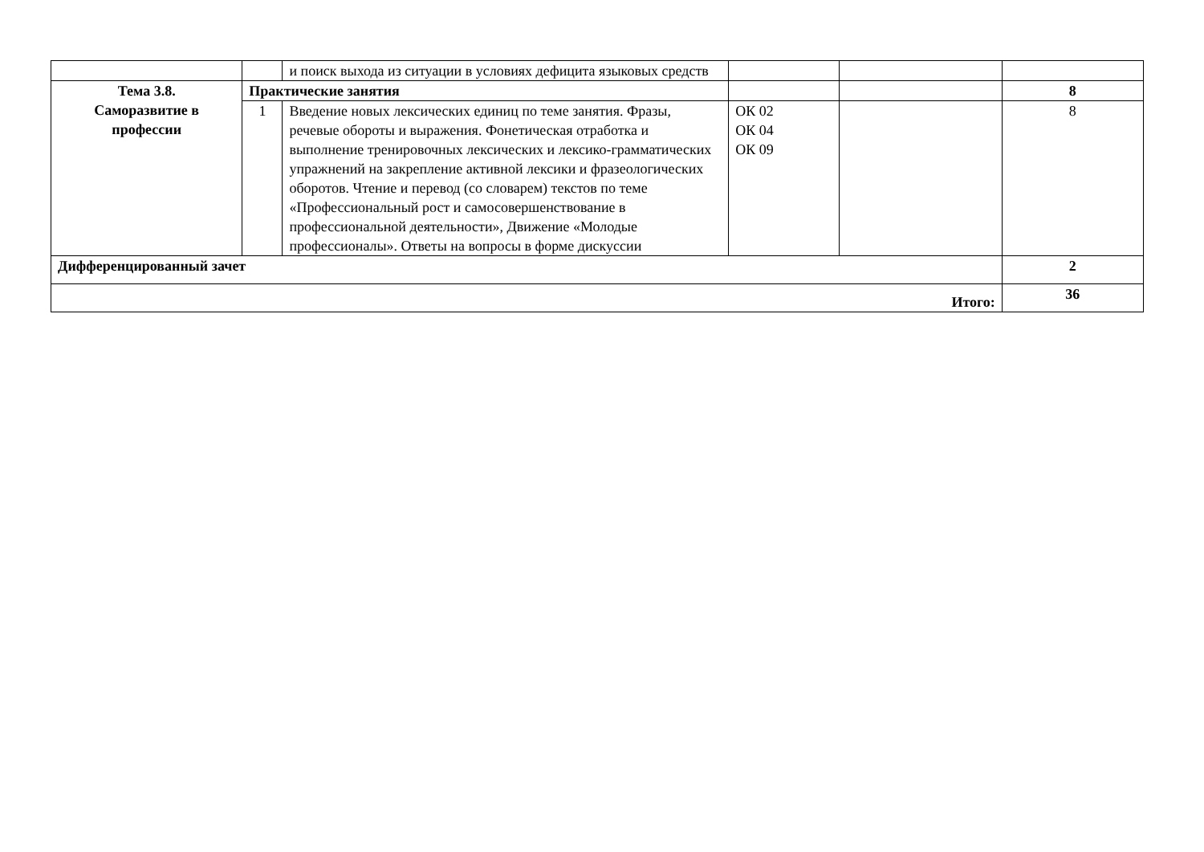| | | и поиск выхода из ситуации в условиях дефицита языковых средств | | | |
| Тема 3.8. Саморазвитие в профессии | Практические занятия | | | | 8 |
| | 1 | Введение новых лексических единиц по теме занятия. Фразы, речевые обороты и выражения. Фонетическая отработка и выполнение тренировочных лексических и лексико-грамматических упражнений на закрепление активной лексики и фразеологических оборотов. Чтение и перевод (со словарем) текстов по теме «Профессиональный рост и самосовершенствование в профессиональной деятельности», Движение «Молодые профессионалы». Ответы на вопросы в форме дискуссии | ОК 02 ОК 04 ОК 09 | | 8 |
| Дифференцированный зачет | | | | | 2 |
| Итого: | | | | | 36 |